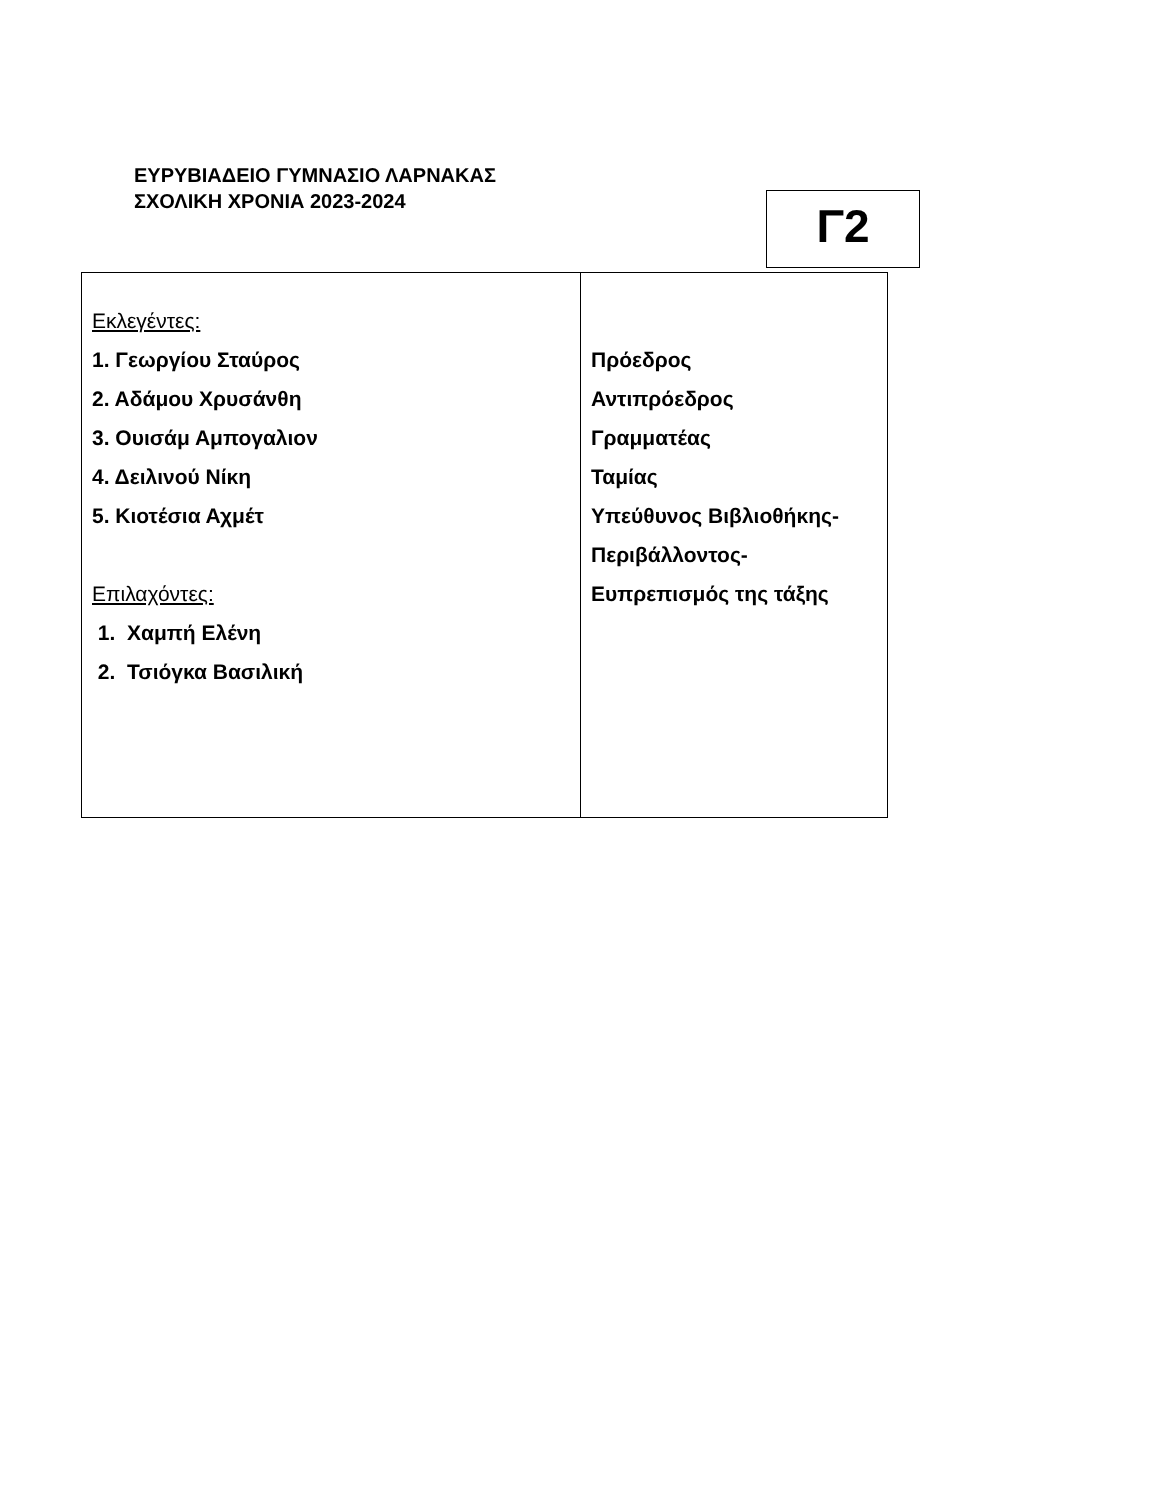ΕΥΡΥΒΙΑΔΕΙΟ ΓΥΜΝΑΣΙΟ ΛΑΡΝΑΚΑΣ
ΣΧΟΛΙΚΗ ΧΡΟΝΙΑ 2023-2024
Γ2
| Εκλεγέντες: 1. Γεωργίου Σταύρος 2. Αδάμου Χρυσάνθη 3. Ουισάμ Αμπογαλιον 4. Δειλινού Νίκη 5. Κιοτέσια Αχμέτ Επιλαχόντες: 1. Χαμπή Ελένη 2. Τσιόγκα Βασιλική | Πρόεδρος Αντιπρόεδρος Γραμματέας Ταμίας Υπεύθυνος Βιβλιοθήκης- Περιβάλλοντος- Ευπρεπισμός της τάξης |